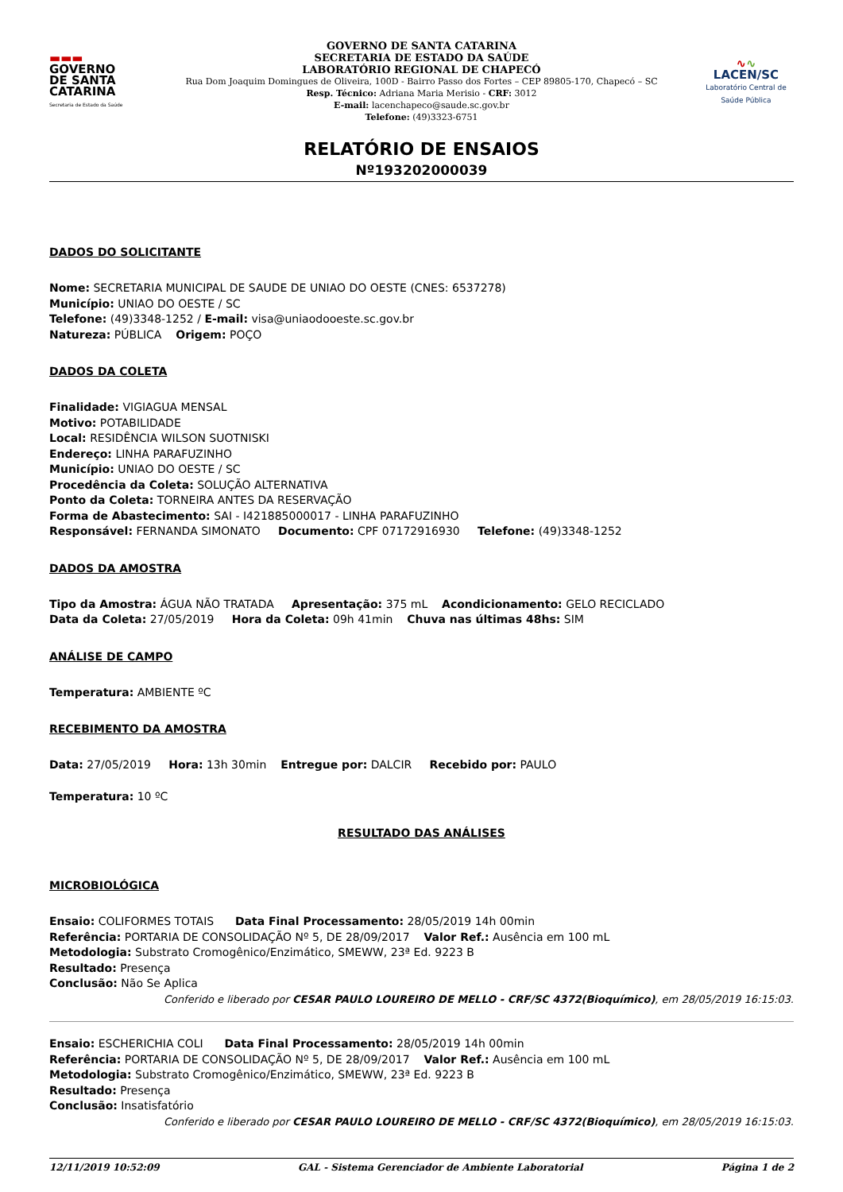▬▬▬
GOVERNO
DE SANTA
CATARINA
Secretaria de Estado da Saúde
GOVERNO DE SANTA CATARINA
SECRETARIA DE ESTADO DA SAÚDE
LABORATÓRIO REGIONAL DE CHAPECÓ
Rua Dom Joaquim Domingues de Oliveira, 100D - Bairro Passo dos Fortes – CEP 89805-170, Chapecó – SC
Resp. Técnico: Adriana Maria Merisio - CRF: 3012
E-mail: lacenchapeco@saude.sc.gov.br
Telefone: (49)3323-6751
∿∿
LACEN/SC
Laboratório Central de Saúde Pública
RELATÓRIO DE ENSAIOS
Nº193202000039
DADOS DO SOLICITANTE
Nome: SECRETARIA MUNICIPAL DE SAUDE DE UNIAO DO OESTE (CNES: 6537278)
Município: UNIAO DO OESTE / SC
Telefone: (49)3348-1252 / E-mail: visa@uniaodooeste.sc.gov.br
Natureza: PÚBLICA Origem: POÇO
DADOS DA COLETA
Finalidade: VIGIAGUA MENSAL
Motivo: POTABILIDADE
Local: RESIDÊNCIA WILSON SUOTNISKI
Endereço: LINHA PARAFUZINHO
Município: UNIAO DO OESTE / SC
Procedência da Coleta: SOLUÇÃO ALTERNATIVA
Ponto da Coleta: TORNEIRA ANTES DA RESERVAÇÃO
Forma de Abastecimento: SAI - I421885000017 - LINHA PARAFUZINHO
Responsável: FERNANDA SIMONATO Documento: CPF 07172916930 Telefone: (49)3348-1252
DADOS DA AMOSTRA
Tipo da Amostra: ÁGUA NÃO TRATADA Apresentação: 375 mL Acondicionamento: GELO RECICLADO
Data da Coleta: 27/05/2019 Hora da Coleta: 09h 41min Chuva nas últimas 48hs: SIM
ANÁLISE DE CAMPO
Temperatura: AMBIENTE ºC
RECEBIMENTO DA AMOSTRA
Data: 27/05/2019 Hora: 13h 30min Entregue por: DALCIR Recebido por: PAULO
Temperatura: 10 ºC
RESULTADO DAS ANÁLISES
MICROBIOLÓGICA
Ensaio: COLIFORMES TOTAIS Data Final Processamento: 28/05/2019 14h 00min
Referência: PORTARIA DE CONSOLIDAÇÃO Nº 5, DE 28/09/2017 Valor Ref.: Ausência em 100 mL
Metodologia: Substrato Cromogênico/Enzimático, SMEWW, 23ª Ed. 9223 B
Resultado: Presença
Conclusão: Não Se Aplica
Conferido e liberado por CESAR PAULO LOUREIRO DE MELLO - CRF/SC 4372(Bioquímico), em 28/05/2019 16:15:03.
Ensaio: ESCHERICHIA COLI Data Final Processamento: 28/05/2019 14h 00min
Referência: PORTARIA DE CONSOLIDAÇÃO Nº 5, DE 28/09/2017 Valor Ref.: Ausência em 100 mL
Metodologia: Substrato Cromogênico/Enzimático, SMEWW, 23ª Ed. 9223 B
Resultado: Presença
Conclusão: Insatisfatório
Conferido e liberado por CESAR PAULO LOUREIRO DE MELLO - CRF/SC 4372(Bioquímico), em 28/05/2019 16:15:03.
12/11/2019 10:52:09 GAL - Sistema Gerenciador de Ambiente Laboratorial Página 1 de 2